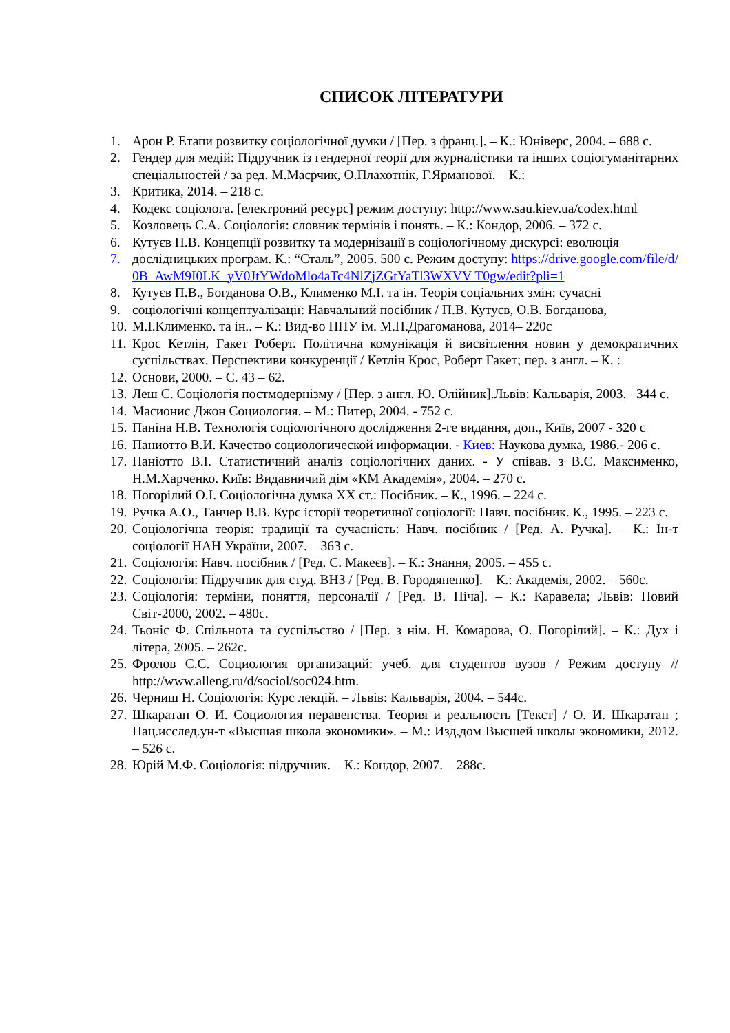СПИСОК ЛІТЕРАТУРИ
1. Арон Р. Етапи розвитку соціологічної думки / [Пер. з франц.]. – К.: Юніверс, 2004. – 688 с.
2. Гендер для медій: Підручник із гендерної теорії для журналістики та інших соціогуманітарних спеціальностей / за ред. М.Маєрчик, О.Плахотнік, Г.Ярманової. – К.:
3. Критика, 2014. – 218 с.
4. Кодекс соціолога. [електроний ресурс] режим доступу: http://www.sau.kiev.ua/codex.html
5. Козловець Є.А. Соціологія: словник термінів і понять. – К.: Кондор, 2006. – 372 с.
6. Кутуєв П.В. Концепції розвитку та модернізації в соціологічному дискурсі: еволюція
7. дослідницьких програм. К.: “Сталь”, 2005. 500 с. Режим доступу: https://drive.google.com/file/d/0B_AwM9I0LK_yV0JtYWdoMlo4aTc4NlZjZGtYaTl3WXVV T0gw/edit?pli=1
8. Кутуєв П.В., Богданова О.В., Клименко М.І. та ін. Теорія соціальних змін: сучасні
9. соціологічні концептуалізації: Навчальний посібник / П.В. Кутуєв, О.В. Богданова,
10. М.І.Клименко. та ін.. – К.: Вид-во НПУ ім. М.П.Драгоманова, 2014– 220с
11. Крос Кетлін, Гакет Роберт. Політична комунікація й висвітлення новин у демократичних суспільствах. Перспективи конкуренції / Кетлін Крос, Роберт Гакет; пер. з англ. – К. :
12. Основи, 2000. – С. 43 – 62.
13. Леш С. Соціологія постмодернізму / [Пер. з англ. Ю. Олійник].Львів: Кальварія, 2003.– 344 с.
14. Масионис Джон Социология. – М.: Питер, 2004. - 752 с.
15. Паніна Н.В. Технологія соціологічного дослідження 2-ге видання, доп., Київ, 2007 - 320 с
16. Паниотто В.И. Качество социологической информации. - Киев: Наукова думка, 1986.- 206 с.
17. Паніотто В.І. Статистичний аналіз соціологічних даних. - У співав. з В.С. Максименко, Н.М.Харченко. Київ: Видавничий дім «КМ Академія», 2004. – 270 с.
18. Погорілий О.І. Соціологічна думка XX ст.: Посібник. – К., 1996. – 224 с.
19. Ручка А.О., Танчер В.В. Курс історії теоретичної соціології: Навч. посібник. К., 1995. – 223 с.
20. Соціологічна теорія: традиції та сучасність: Навч. посібник / [Ред. А. Ручка]. – К.: Ін-т соціології НАН України, 2007. – 363 с.
21. Соціологія: Навч. посібник / [Ред. С. Макеєв]. – К.: Знання, 2005. – 455 с.
22. Соціологія: Підручник для студ. ВНЗ / [Ред. В. Городяненко]. – К.: Академія, 2002. – 560с.
23. Соціологія: терміни, поняття, персоналії / [Ред. В. Піча]. – К.: Каравела; Львів: Новий Світ-2000, 2002. – 480с.
24. Тьоніс Ф. Спільнота та суспільство / [Пер. з нім. Н. Комарова, О. Погорілий]. – К.: Дух і літера, 2005. – 262с.
25. Фролов С.С. Социология организаций: учеб. для студентов вузов / Режим доступу // http://www.alleng.ru/d/sociol/soc024.htm.
26. Черниш Н. Соціологія: Курс лекцій. – Львів: Кальварія, 2004. – 544с.
27. Шкаратан О. И. Социология неравенства. Теория и реальность [Текст] / О. И. Шкаратан ; Нац.исслед.ун-т «Высшая школа экономики». – М.: Изд.дом Высшей школы экономики, 2012. – 526 с.
28. Юрій М.Ф. Соціологія: підручник. – К.: Кондор, 2007. – 288с.